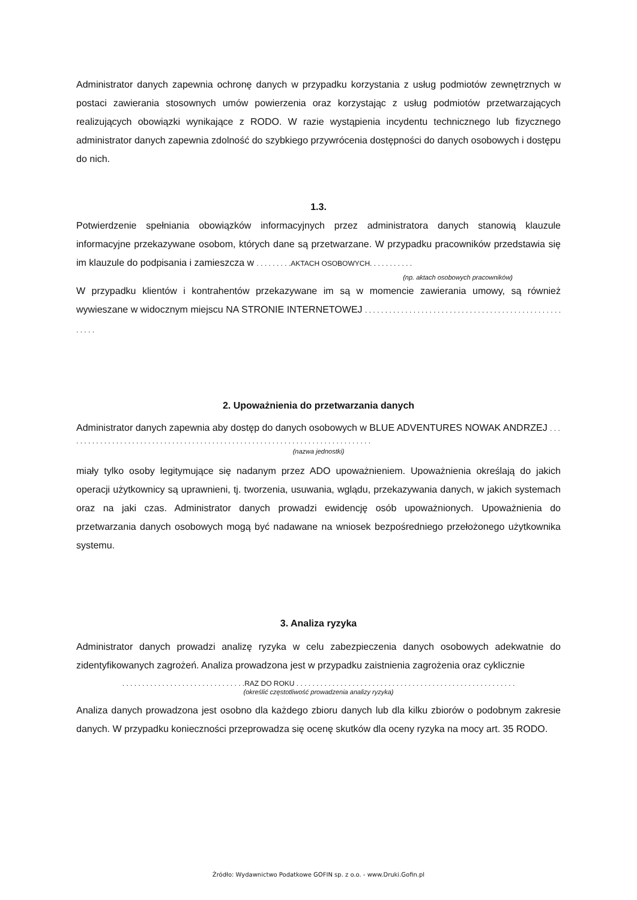Administrator danych zapewnia ochronę danych w przypadku korzystania z usług podmiotów zewnętrznych w postaci zawierania stosownych umów powierzenia oraz korzystając z usług podmiotów przetwarzających realizujących obowiązki wynikające z RODO. W razie wystąpienia incydentu technicznego lub fizycznego administrator danych zapewnia zdolność do szybkiego przywrócenia dostępności do danych osobowych i dostępu do nich.
1.3.
Potwierdzenie spełniania obowiązków informacyjnych przez administratora danych stanowią klauzule informacyjne przekazywane osobom, których dane są przetwarzane. W przypadku pracowników przedstawia się im klauzule do podpisania i zamieszcza w . . . . . . . . .AKTACH OSOBOWYCH. . . . . . . . . . .
(np. aktach osobowych pracowników)
W przypadku klientów i kontrahentów przekazywane im są w momencie zawierania umowy, są również wywieszane w widocznym miejscu NA STRONIE INTERNETOWEJ . . . . . . . . . . . . . . . . . . . . . . . . . . . . . . . . . . . . . . . . . . . . . . . . . . . . . .
2. Upoważnienia do przetwarzania danych
Administrator danych zapewnia aby dostęp do danych osobowych w BLUE ADVENTURES NOWAK ANDRZEJ . . . . . . . . . . . . . . . . . . . . . . . . . . . . . . . . . . . . . . . . . . . . . . . . . . . . . . . . . . . . . . . . . . . . . . . . . . . . .
(nazwa jednostki)
miały tylko osoby legitymujące się nadanym przez ADO upoważnieniem. Upoważnienia określają do jakich operacji użytkownicy są uprawnieni, tj. tworzenia, usuwania, wglądu, przekazywania danych, w jakich systemach oraz na jaki czas. Administrator danych prowadzi ewidencję osób upoważnionych. Upoważnienia do przetwarzania danych osobowych mogą być nadawane na wniosek bezpośredniego przełożonego użytkownika systemu.
3. Analiza ryzyka
Administrator danych prowadzi analizę ryzyka w celu zabezpieczenia danych osobowych adekwatnie do zidentyfikowanych zagrożeń. Analiza prowadzona jest w przypadku zaistnienia zagrożenia oraz cyklicznie
. . . . . . . . . . . . . . . . . . . . . . . . . . . . . . .RAZ DO ROKU . . . . . . . . . . . . . . . . . . . . . . . . . . . . . . . . . . . . . . . . . . . . . . . . . . . . . . .
(określić częstotliwość prowadzenia analizy ryzyka)
Analiza danych prowadzona jest osobno dla każdego zbioru danych lub dla kilku zbiorów o podobnym zakresie danych. W przypadku konieczności przeprowadza się ocenę skutków dla oceny ryzyka na mocy art. 35 RODO.
Źródło: Wydawnictwo Podatkowe GOFIN sp. z o.o. - www.Druki.Gofin.pl